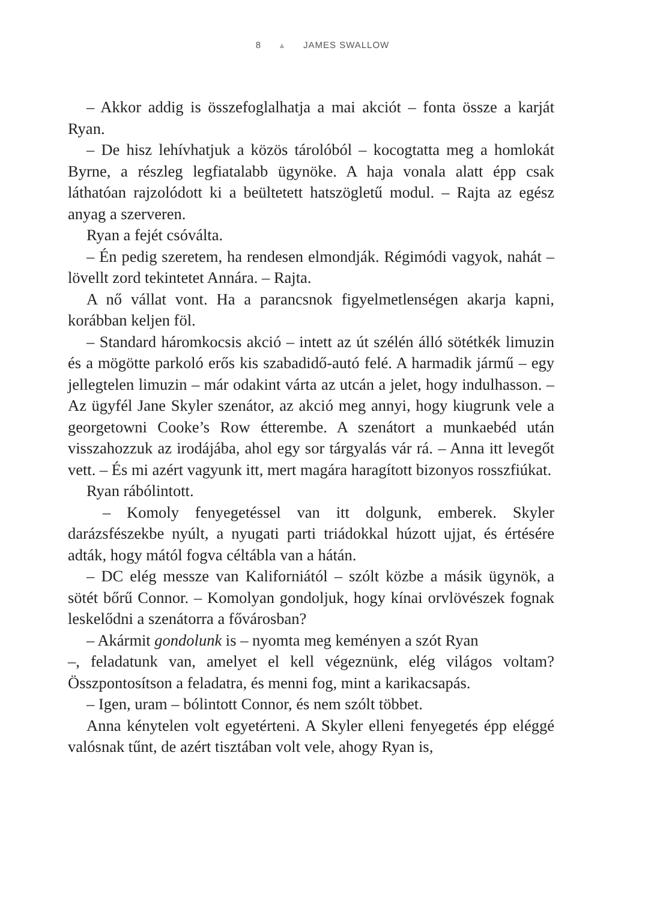8 ▲ JAMES SWALLOW
– Akkor addig is összefoglalhatja a mai akciót – fonta össze a karját Ryan.
– De hisz lehívhatjuk a közös tárolóból – kocogtatta meg a homlokát Byrne, a részleg legfiatalabb ügynöke. A haja vonala alatt épp csak láthatóan rajzolódott ki a beültetett hatszögletű modul. – Rajta az egész anyag a szerveren.
Ryan a fejét csóválta.
– Én pedig szeretem, ha rendesen elmondják. Régimódi vagyok, nahát – lövellt zord tekintetet Annára. – Rajta.
A nő vállat vont. Ha a parancsnok figyelmetlenségen akarja kapni, korábban keljen föl.
– Standard háromkocsis akció – intett az út szélén álló sötétkék limuzin és a mögötte parkoló erős kis szabadidő-autó felé. A harmadik jármű – egy jellegtelen limuzin – már odakint várta az utcán a jelet, hogy indulhasson. – Az ügyfél Jane Skyler szenátor, az akció meg annyi, hogy kiugrunk vele a georgetowni Cooke’s Row étterembe. A szenátort a munkaebéd után visszahozzuk az irodájába, ahol egy sor tárgyalás vár rá. – Anna itt levegőt vett. – És mi azért vagyunk itt, mert magára haragított bizonyos rosszfiúkat.
Ryan rábólintott.
– Komoly fenyegetéssel van itt dolgunk, emberek. Skyler darázsfészekbe nyúlt, a nyugati parti triádokkal húzott ujjat, és értésére adták, hogy mától fogva céltábla van a hátán.
– DC elég messze van Kaliforniától – szólt közbe a másik ügynök, a sötét bőrű Connor. – Komolyan gondoljuk, hogy kínai orvlövészek fognak leskelődni a szenátorra a fővárosban?
– Akármit gondolunk is – nyomta meg keményen a szót Ryan
–, feladatunk van, amelyet el kell végeznünk, elég világos voltam? Összpontosítson a feladatra, és menni fog, mint a karikacsapás.
– Igen, uram – bólintott Connor, és nem szólt többet.
Anna kénytelen volt egyetérteni. A Skyler elleni fenyegetés épp eléggé valósnak tűnt, de azért tisztában volt vele, ahogy Ryan is,